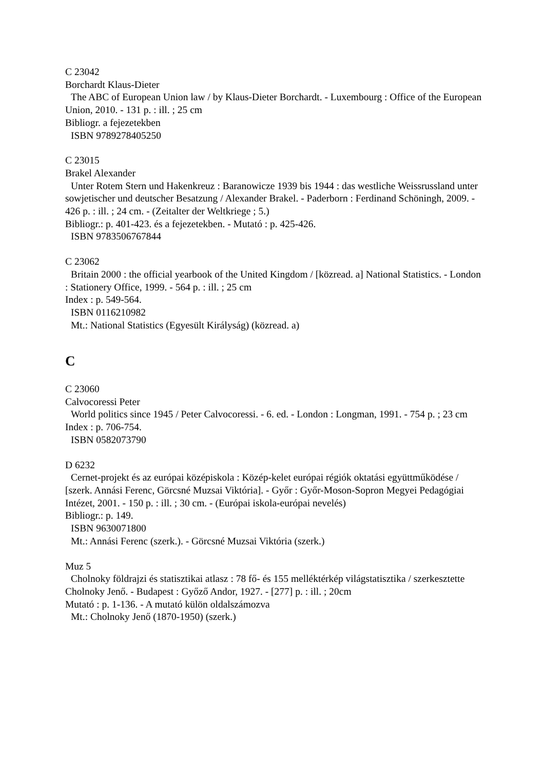C 23042
Borchardt Klaus-Dieter
The ABC of European Union law / by Klaus-Dieter Borchardt. - Luxembourg : Office of the European Union, 2010. - 131 p. : ill. ; 25 cm
Bibliogr. a fejezetekben
ISBN 9789278405250
C 23015
Brakel Alexander
Unter Rotem Stern und Hakenkreuz : Baranowicze 1939 bis 1944 : das westliche Weissrussland unter sowjetischer und deutscher Besatzung / Alexander Brakel. - Paderborn : Ferdinand Schöningh, 2009. - 426 p. : ill. ; 24 cm. - (Zeitalter der Weltkriege ; 5.)
Bibliogr.: p. 401-423. és a fejezetekben. - Mutató : p. 425-426.
ISBN 9783506767844
C 23062
Britain 2000 : the official yearbook of the United Kingdom / [közread. a] National Statistics. - London : Stationery Office, 1999. - 564 p. : ill. ; 25 cm
Index : p. 549-564.
ISBN 0116210982
Mt.: National Statistics (Egyesült Királyság) (közread. a)
C
C 23060
Calvocoressi Peter
World politics since 1945 / Peter Calvocoressi. - 6. ed. - London : Longman, 1991. - 754 p. ; 23 cm
Index : p. 706-754.
ISBN 0582073790
D 6232
Cernet-projekt és az európai középiskola : Közép-kelet európai régiók oktatási együttműkö­dése / [szerk. Annási Ferenc, Görcsné Muzsai Viktória]. - Győr : Győr-Moson-Sopron Me­gyei Pedagógiai Intézet, 2001. - 150 p. : ill. ; 30 cm. - (Európai iskola-európai nevelés)
Bibliogr.: p. 149.
ISBN 9630071800
Mt.: Annási Ferenc (szerk.). - Görcsné Muzsai Viktória (szerk.)
Muz 5
Cholnoky földrajzi és statisztikai atlasz : 78 fő- és 155 melléktérkép világstatisztika / szer­kesztette Cholnoky Jenő. - Budapest : Győző Andor, 1927. - [277] p. : ill. ; 20cm
Mutató : p. 1-136. - A mutató külön oldalszámozva
Mt.: Cholnoky Jenő (1870-1950) (szerk.)